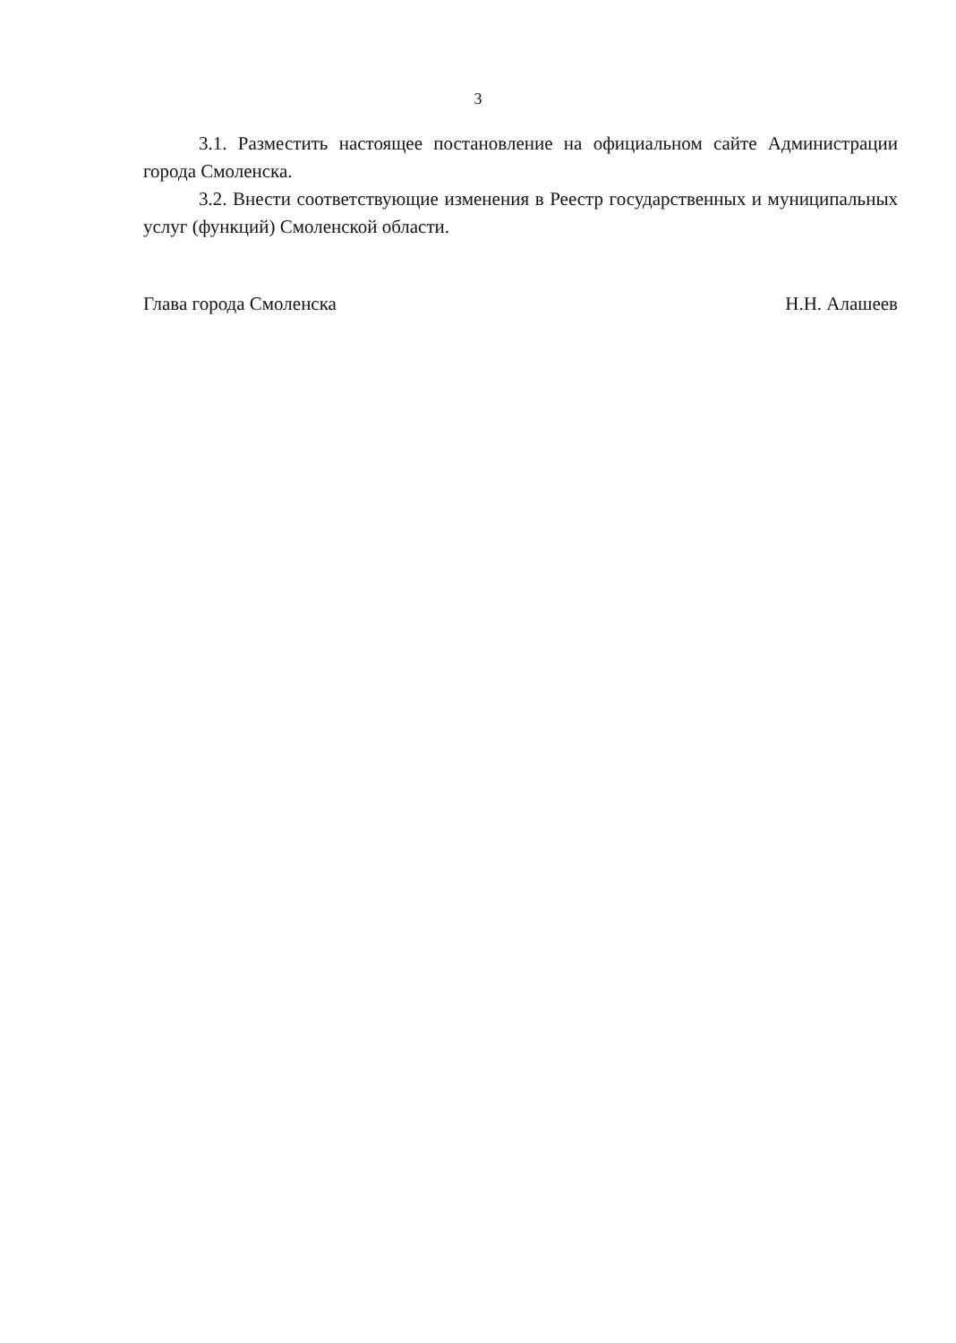3
3.1. Разместить настоящее постановление на официальном сайте Администрации города Смоленска.
3.2. Внести соответствующие изменения в Реестр государственных и муниципальных услуг (функций) Смоленской области.
Глава города Смоленска Н.Н. Алашеев